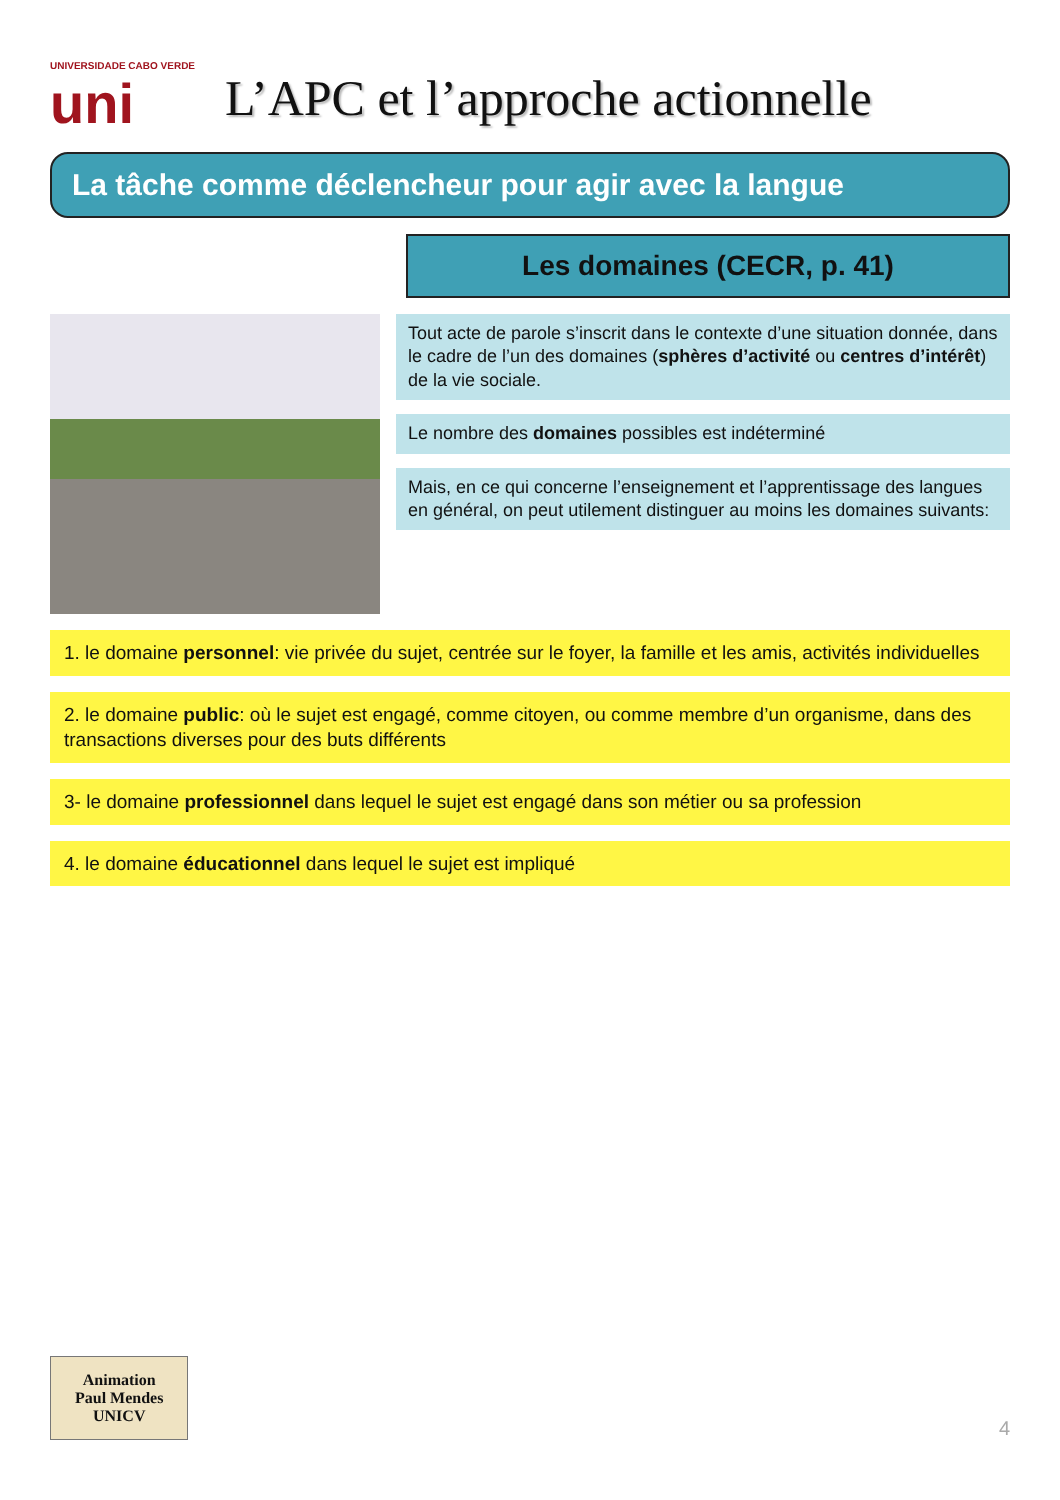UNIVERSIDADE CABO VERDE
uni
L’APC et l’approche actionnelle
La tâche comme déclencheur pour agir avec la langue
Les domaines (CECR, p. 41)
Tout acte de parole s’inscrit dans le contexte d’une situation donnée, dans le cadre de l’un des domaines (sphères d’activité ou centres d’intérêt) de la vie sociale.
Le nombre des domaines possibles est indéterminé
Mais, en ce qui concerne l’enseignement et l’apprentissage des langues en général, on peut utilement distinguer au moins les domaines suivants:
1. le domaine personnel: vie privée du sujet, centrée sur le foyer, la famille et les amis, activités individuelles
2. le domaine public: où le sujet est engagé, comme citoyen, ou comme membre d’un organisme, dans des transactions diverses pour des buts différents
3- le domaine professionnel dans lequel le sujet est engagé dans son métier ou sa profession
4. le domaine éducationnel dans lequel le sujet est impliqué
Animation
Paul Mendes
UNICV
4